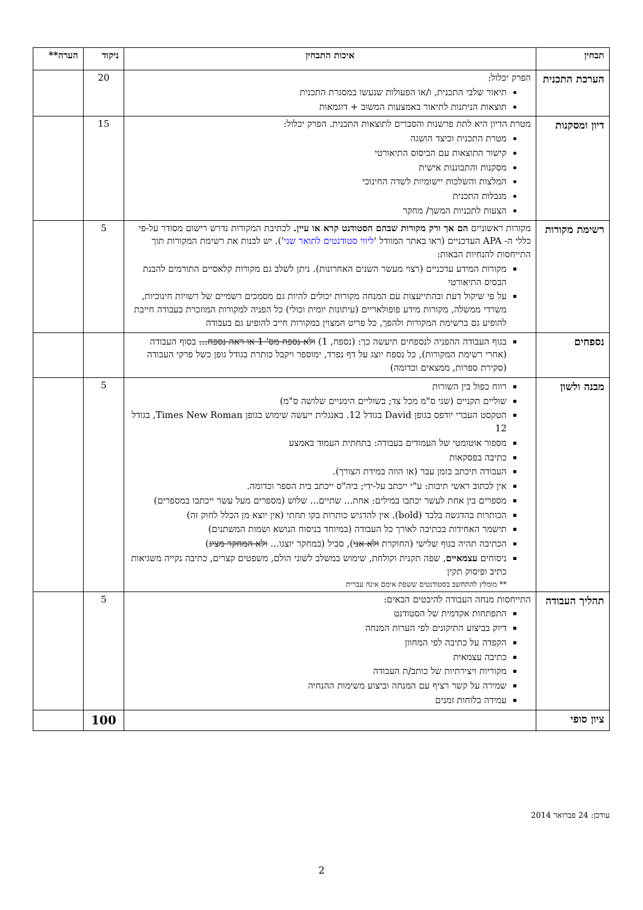| תבחין | איכות התבחין | ניקוד | הערה** |
| --- | --- | --- | --- |
| הערכת התכנית | הפרק יכלול: תיאור שלבי התכנית, ו/או הפעולות שנעשו במסגרת התכנית תוצאות הניתנות לתיאור באמצעות המשוב + דוגמאות | 20 | |
| דיון ומסקנות | מטרת הדיון היא לתת פרשנות והסברים לתוצאות התכנית. הפרק יכלול: מטרת התכנית וכיצד הושגה קישור התוצאות עם הביסוס התיאורטי מסקנות והתבוננות אישית המלצות והשלכות יישומיות לשדה החינוכי מגבלות התכנית הצעות לתכניות המשך/ מחקר | 15 | |
| רשימת מקורות | מקורות ראשוניים הם אך ורק מקורות שבהם הסטודנט קרא או עיין. לכתיבת המקורות נדרש רישום מסודר על-פי כללי ה- APA העדכניים (ראו באתר המוודל ' ליווי סטודנטים לתואר שני '). יש לבנות את רשימת המקורות תוך התייחסות להנחיות הבאות: מקורות המידע עדכניים (רצוי מעשר השנים האחרונות). ניתן לשלב גם מקורות קלאסיים התורמים להבנת הבסיס התיאורטי על פי שיקול דעת ובהתייעצות עם המנחה מקורות יכולים להיות גם מסמכים רשמיים של רשויות חינוכיות, משרדי ממשלה, מקורות מידע פופולאריים (עיתונות יומית וכולי) כל הפניה למקורות המוזכרת בעבודה חייבת להופיע גם ברשימת המקורות ולהפך, כל פריט המצוין במקורות חייב להופיע גם בעבודה | 5 | |
| נספחים | בגוף העבודה ההפניה לנספחים תיעשה כך: (נספח, 1) ולא נספח מס' 1 או ראה נספח... בסוף העבודה (אחרי רשימת המקורות), כל נספח יוצג על דף נפרד, ימוספר ויקבל כותרת בגודל גופן כשל פרקי העבודה (סקירת ספרות, ממצאים וכדומה) | | |
| מבנה ולשון | רווח כפול בין השורות שוליים תקניים (שני ס"מ מכל צד; בשוליים הימניים שלושה ס"מ) הטקסט העברי יודפס בגופן David בגודל 12. באנגלית ייעשה שימוש בגופן Times New Roman, בגודל 12 מספור אוטומטי של העמודים בעבודה: בתחתית העמוד באמצע כתיבה בפסקאות העבודה תיכתב בזמן עבר (או הווה במידת הצורך). אין לכתוב ראשי תיבות: ע"י ייכתב על-ידי; ביה"ס ייכתב בית הספר וכדומה. מספרים בין אחת לעשר יכתבו במילים: אחת... שתיים... שלוש (מספרים מעל עשר ייכתבו במספרים) הכותרות בהדגשה בלבד (bold). אין להדגיש כותרות בקו תחתי (אין יוצא מן הכלל לחוק זה) תישמר האחידות בכתיבה לאורך כל העבודה (במיוחד בניסוח הנושא ושמות המשתנים) הכתיבה תהיה בגוף שלישי (החוקרת ולא אני ), סביל (במחקר יוצגו... ולא המחקר מציג ) ניסוחים עצמאיים , שפה תקנית וקולחת, שימוש במשלב לשוני הולם, משפטים קצרים, כתיבה נקייה משגיאות כתיב ופיסוק תקין ** מומלץ להתחשב בסטודנטים ששפת אימם אינה עברית | 5 | |
| תהליך העבודה | התייחסות מנחה העבודה להיבטים הבאים: התפתחות אקדמית של הסטודנט דיוק בביצוע התיקונים לפי הערות המנחה הקפדה על כתיבה לפי המחוון כתיבה עצמאית מקוריות ויצירתיות של כותב/ת העבודה שמירה על קשר רציף עם המנחה וביצוע משימות ההנחיה עמידה בלוחות זמנים | 5 | |
| ציון סופי | | 100 | |
עודכן: 24 פברואר 2014
2